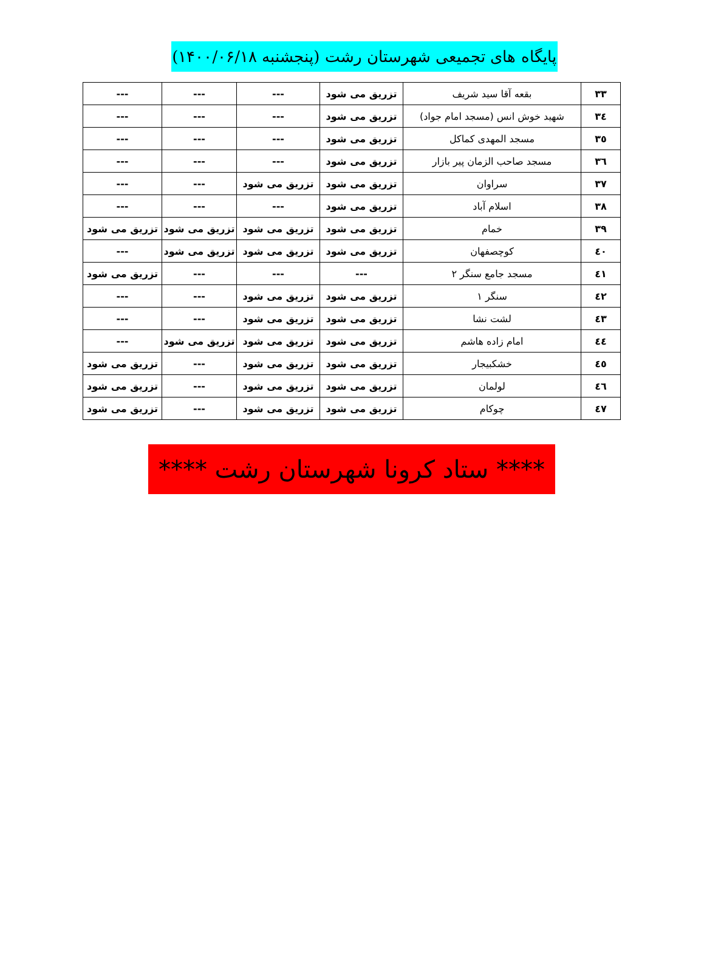پایگاه های تجمیعی شهرستان رشت (پنجشنبه ۱۴۰۰/۰۶/۱۸)
| ۳۳ | بقعه آقا سید شریف | تزریق می شود | --- | --- | --- |
| ۳٤ | شهید خوش انس (مسجد امام جواد) | تزریق می شود | --- | --- | --- |
| ۳٥ | مسجد المهدی کماکل | تزریق می شود | --- | --- | --- |
| ۳٦ | مسجد صاحب الزمان پیر بازار | تزریق می شود | --- | --- | --- |
| ۳۷ | سراوان | تزریق می شود | تزریق می شود | --- | --- |
| ۳۸ | اسلام آباد | تزریق می شود | --- | --- | --- |
| ۳۹ | خمام | تزریق می شود | تزریق می شود | تزریق می شود | تزریق می شود |
| ٤۰ | کوچصفهان | تزریق می شود | تزریق می شود | تزریق می شود | --- |
| ٤۱ | مسجد جامع سنگر ۲ | --- | --- | --- | تزریق می شود |
| ٤۲ | سنگر ۱ | تزریق می شود | تزریق می شود | --- | --- |
| ٤۳ | لشت نشا | تزریق می شود | تزریق می شود | --- | --- |
| ٤٤ | امام زاده هاشم | تزریق می شود | تزریق می شود | تزریق می شود | --- |
| ٤٥ | خشکبیجار | تزریق می شود | تزریق می شود | --- | تزریق می شود |
| ٤٦ | لولمان | تزریق می شود | تزریق می شود | --- | تزریق می شود |
| ٤۷ | چوکام | تزریق می شود | تزریق می شود | --- | تزریق می شود |
**** ستاد کرونا شهرستان رشت ****